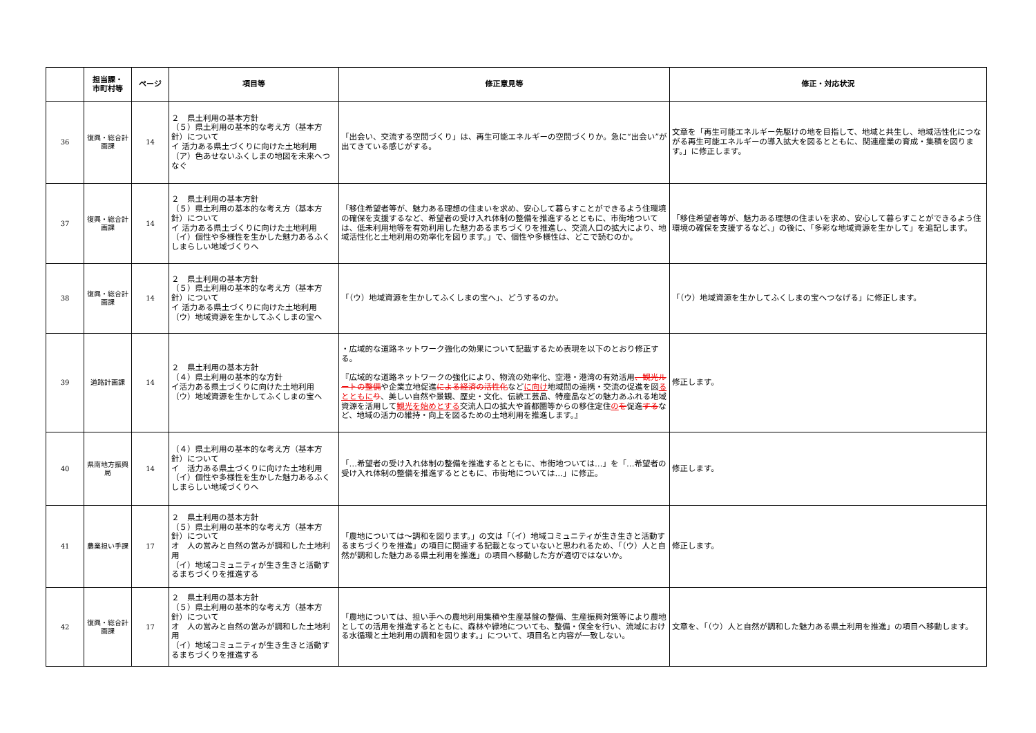| | 担当課・ 市町村等 | ページ | 項目等 | 修正意見等 | 修正・対応状況 |
| --- | --- | --- | --- | --- | --- |
| 36 | 復興・総合計画課 | 14 | ２ 県土利用の基本方針 （５）県土利用の基本的な考え方（基本方針）について イ 活力ある県土づくりに向けた土地利用 （ア）色あせないふくしまの地図を未来へつなぐ | 「出会い、交流する空間づくり」は、再生可能エネルギーの空間づくりか。急に“出会い”が出てきている感じがする。 | 文章を「再生可能エネルギー先駆けの地を目指して、地域と共生し、地域活性化につながる再生可能エネルギーの導入拡大を図るとともに、関連産業の育成・集積を図ります。」に修正します。 |
| 37 | 復興・総合計画課 | 14 | ２ 県土利用の基本方針 （５）県土利用の基本的な考え方（基本方針）について イ 活力ある県土づくりに向けた土地利用 （イ）個性や多様性を生かした魅力あるふくしまらしい地域づくりへ | 「移住希望者等が、魅力ある理想の住まいを求め、安心して暮らすことができるよう住環境の確保を支援するなど、希望者の受け入れ体制の整備を推進するとともに、市街地ついては、低未利用地等を有効利用した魅力あるまちづくりを推進し、交流人口の拡大により、地域活性化と土地利用の効率化を図ります。」で、個性や多様性は、どこで読むのか。 | 「移住希望者等が、魅力ある理想の住まいを求め、安心して暮らすことができるよう住環境の確保を支援するなど、」の後に、「多彩な地域資源を生かして」を追記します。 |
| 38 | 復興・総合計画課 | 14 | ２ 県土利用の基本方針 （５）県土利用の基本的な考え方（基本方針）について イ 活力ある県土づくりに向けた土地利用 （ウ）地域資源を生かしてふくしまの宝へ | 「（ウ）地域資源を生かしてふくしまの宝へ」、どうするのか。 | 「（ウ）地域資源を生かしてふくしまの宝へつなげる」に修正します。 |
| 39 | 道路計画課 | 14 | ２ 県土利用の基本方針 （４）県土利用の基本的な方針 イ活力ある県土づくりに向けた土地利用 （ウ）地域資源を生かしてふくしまの宝へ | ・広域的な道路ネットワーク強化の効果について記載するため表現を以下のとおり修正する。 『広域的な道路ネットワークの強化により、物流の効率化、空港・港湾の有効活用 、観光ルートの整備 や企業立地促進 による経済の活性化 など に向け 地域間の連携・交流の促進を図 るとともに り 、美しい自然や景観、歴史・文化、伝統工芸品、特産品などの魅力あふれる地域資源を活用して 観光を始めとする 交流人口の拡大や首都圏等からの移住定住 の を 促進 する など、地域の活力の維持・向上を図るための土地利用を推進します。』 | 修正します。 |
| 40 | 県南地方振興局 | 14 | （４）県土利用の基本的な考え方（基本方針）について イ 活力ある県土づくりに向けた土地利用 （イ）個性や多様性を生かした魅力あるふくしまらしい地域づくりへ | 「…希望者の受け入れ体制の整備を推進するとともに、市街地ついては…」を「…希望者の受け入れ体制の整備を推進するとともに、市街地については…」に修正。 | 修正します。 |
| 41 | 農業担い手課 | 17 | ２ 県土利用の基本方針 （５）県土利用の基本的な考え方（基本方針）について オ 人の営みと自然の営みが調和した土地利用 （イ）地域コミュニティが生き生きと活動するまちづくりを推進する | 「農地については～調和を図ります。」の文は「（イ）地域コミュニティが生き生きと活動するまちづくりを推進」の項目に関連する記載となっていないと思われるため、「（ウ）人と自然が調和した魅力ある県土利用を推進」の項目へ移動した方が適切ではないか。 | 修正します。 |
| 42 | 復興・総合計画課 | 17 | ２ 県土利用の基本方針 （５）県土利用の基本的な考え方（基本方針）について オ 人の営みと自然の営みが調和した土地利用 （イ）地域コミュニティが生き生きと活動するまちづくりを推進する | 「農地については、担い手への農地利用集積や生産基盤の整備、生産振興対策等により農地としての活用を推進するとともに、森林や緑地についても、整備・保全を行い、流域における水循環と土地利用の調和を図ります。」について、項目名と内容が一致しない。 | 文章を、「（ウ）人と自然が調和した魅力ある県土利用を推進」の項目へ移動します。 |